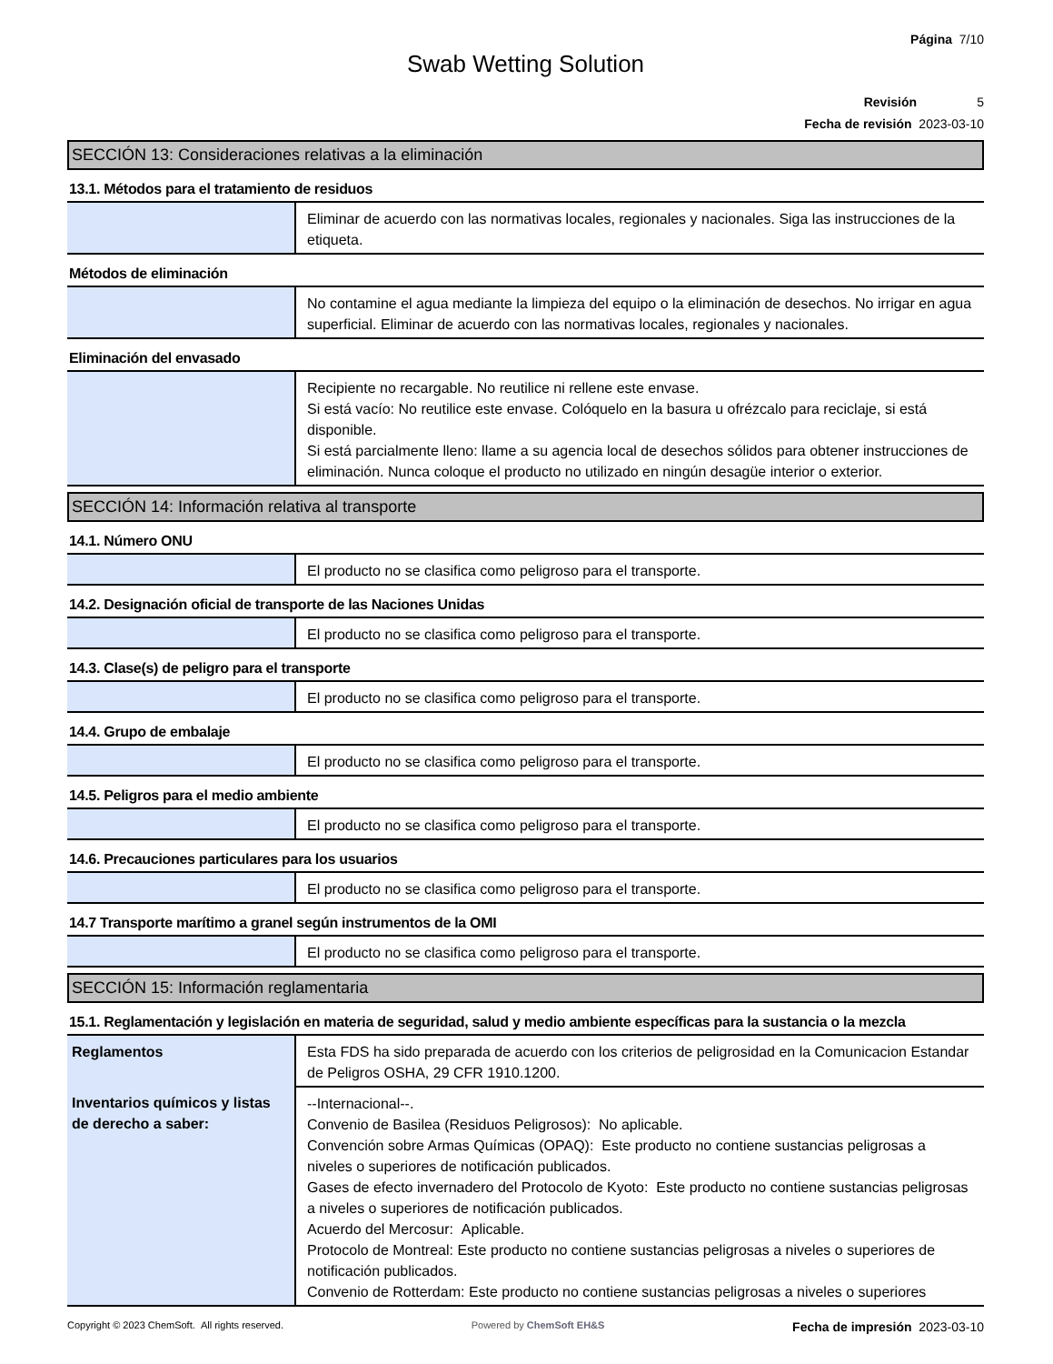Página 7/10
Swab Wetting Solution
Revisión 5
Fecha de revisión 2023-03-10
SECCIÓN 13: Consideraciones relativas a la eliminación
13.1. Métodos para el tratamiento de residuos
| | Eliminar de acuerdo con las normativas locales, regionales y nacionales. Siga las instrucciones de la etiqueta. |
Métodos de eliminación
| | No contamine el agua mediante la limpieza del equipo o la eliminación de desechos. No irrigar en agua superficial. Eliminar de acuerdo con las normativas locales, regionales y nacionales. |
Eliminación del envasado
| | Recipiente no recargable. No reutilice ni rellene este envase. Si está vacío: No reutilice este envase. Colóquelo en la basura u ofrézcalo para reciclaje, si está disponible. Si está parcialmente lleno: llame a su agencia local de desechos sólidos para obtener instrucciones de eliminación. Nunca coloque el producto no utilizado en ningún desagüe interior o exterior. |
SECCIÓN 14: Información relativa al transporte
14.1. Número ONU
| | El producto no se clasifica como peligroso para el transporte. |
14.2. Designación oficial de transporte de las Naciones Unidas
| | El producto no se clasifica como peligroso para el transporte. |
14.3. Clase(s) de peligro para el transporte
| | El producto no se clasifica como peligroso para el transporte. |
14.4. Grupo de embalaje
| | El producto no se clasifica como peligroso para el transporte. |
14.5. Peligros para el medio ambiente
| | El producto no se clasifica como peligroso para el transporte. |
14.6. Precauciones particulares para los usuarios
| | El producto no se clasifica como peligroso para el transporte. |
14.7 Transporte marítimo a granel según instrumentos de la OMI
| | El producto no se clasifica como peligroso para el transporte. |
SECCIÓN 15: Información reglamentaria
15.1. Reglamentación y legislación en materia de seguridad, salud y medio ambiente específicas para la sustancia o la mezcla
| Reglamentos | Esta FDS ha sido preparada de acuerdo con los criterios de peligrosidad en la Comunicacion Estandar de Peligros OSHA, 29 CFR 1910.1200. |
| Inventarios químicos y listas de derecho a saber: | --Internacional--. Convenio de Basilea (Residuos Peligrosos): No aplicable. Convención sobre Armas Químicas (OPAQ): Este producto no contiene sustancias peligrosas a niveles o superiores de notificación publicados. Gases de efecto invernadero del Protocolo de Kyoto: Este producto no contiene sustancias peligrosas a niveles o superiores de notificación publicados. Acuerdo del Mercosur: Aplicable. Protocolo de Montreal: Este producto no contiene sustancias peligrosas a niveles o superiores de notificación publicados. Convenio de Rotterdam: Este producto no contiene sustancias peligrosas a niveles o superiores |
Copyright © 2023 ChemSoft. All rights reserved. Powered by ChemSoft EH&S Fecha de impresión 2023-03-10